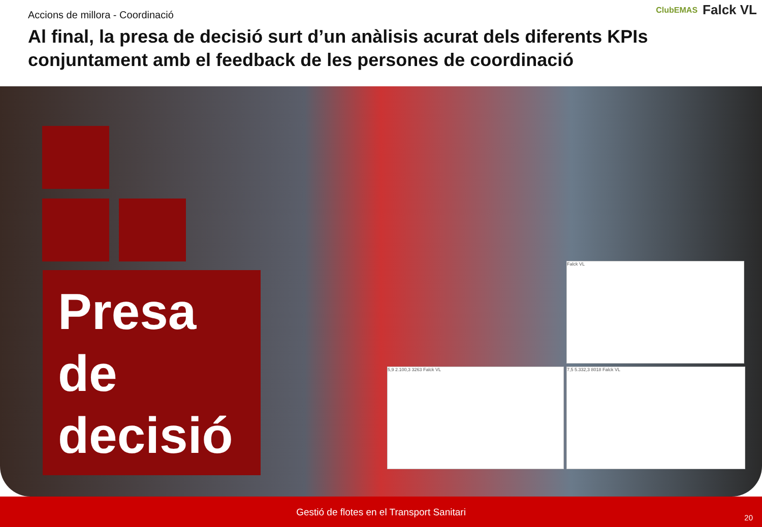Accions de millora - Coordinació
Al final, la presa de decisió surt d’un anàlisis acurat dels diferents KPIs conjuntament amb el feedback de les persones de coordinació
ClubEMAS Falck VL
Presa de decisió
Falck VL
5,9 2.100,3 3263 Falck VL 7,5 5.332,3 8018 Falck VL
Gestió de flotes en el Transport Sanitari
20